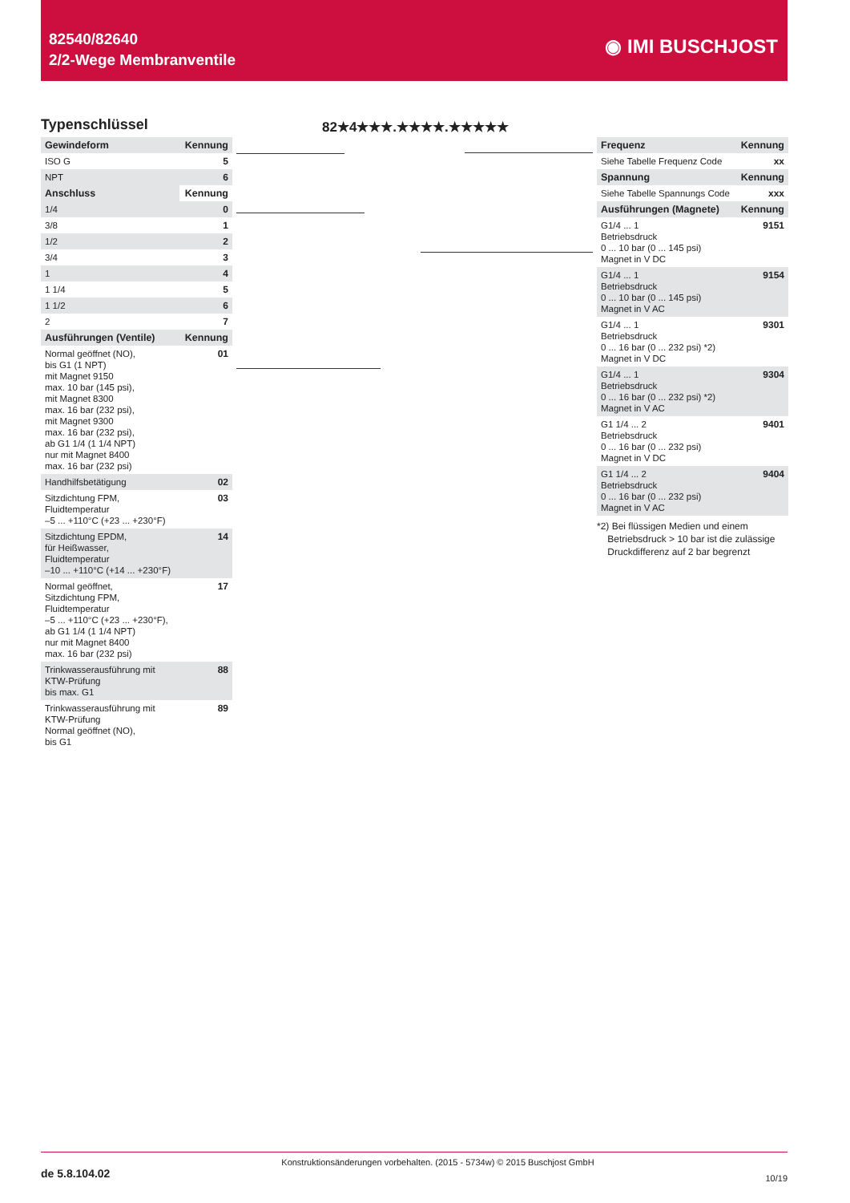82540/82640
2/2-Wege Membranventile
◉ IMI BUSCHJOST
Typenschlüssel 82★4★★★.★★★★.★★★★★
| Gewindeform | Kennung |
| --- | --- |
| ISO G | 5 |
| NPT | 6 |
| Anschluss | Kennung |
| 1/4 | 0 |
| 3/8 | 1 |
| 1/2 | 2 |
| 3/4 | 3 |
| 1 | 4 |
| 1 1/4 | 5 |
| 1 1/2 | 6 |
| 2 | 7 |
| Ausführungen (Ventile) | Kennung |
| Normal geöffnet (NO), bis G1 (1 NPT) mit Magnet 9150 max. 10 bar (145 psi), mit Magnet 8300 max. 16 bar (232 psi), mit Magnet 9300 max. 16 bar (232 psi), ab G1 1/4 (1 1/4 NPT) nur mit Magnet 8400 max. 16 bar (232 psi) | 01 |
| Handhilfsbetätigung | 02 |
| Sitzdichtung FPM, Fluidtemperatur –5 ... +110°C (+23 ... +230°F) | 03 |
| Sitzdichtung EPDM, für Heißwasser, Fluidtemperatur –10 ... +110°C (+14 ... +230°F) | 14 |
| Normal geöffnet, Sitzdichtung FPM, Fluidtemperatur –5 ... +110°C (+23 ... +230°F), ab G1 1/4 (1 1/4 NPT) nur mit Magnet 8400 max. 16 bar (232 psi) | 17 |
| Trinkwasserausführung mit KTW-Prüfung bis max. G1 | 88 |
| Trinkwasserausführung mit KTW-Prüfung Normal geöffnet (NO), bis G1 | 89 |
| Frequenz | Kennung |
| --- | --- |
| Siehe Tabelle Frequenz Code | xx |
| Spannung | Kennung |
| Siehe Tabelle Spannungs Code | xxx |
| Ausführungen (Magnete) | Kennung |
| G1/4 ... 1 Betriebsdruck 0 ... 10 bar (0 ... 145 psi) Magnet in V DC | 9151 |
| G1/4 ... 1 Betriebsdruck 0 ... 10 bar (0 ... 145 psi) Magnet in V AC | 9154 |
| G1/4 ... 1 Betriebsdruck 0 ... 16 bar (0 ... 232 psi) *2) Magnet in V DC | 9301 |
| G1/4 ... 1 Betriebsdruck 0 ... 16 bar (0 ... 232 psi) *2) Magnet in V AC | 9304 |
| G1 1/4 ... 2 Betriebsdruck 0 ... 16 bar (0 ... 232 psi) Magnet in V DC | 9401 |
| G1 1/4 ... 2 Betriebsdruck 0 ... 16 bar (0 ... 232 psi) Magnet in V AC | 9404 |
*2) Bei flüssigen Medien und einem
Betriebsdruck > 10 bar ist die zulässige
Druckdifferenz auf 2 bar begrenzt
de 5.8.104.02 Konstruktionsänderungen vorbehalten. (2015 - 5734w) © 2015 Buschjost GmbH 10/19